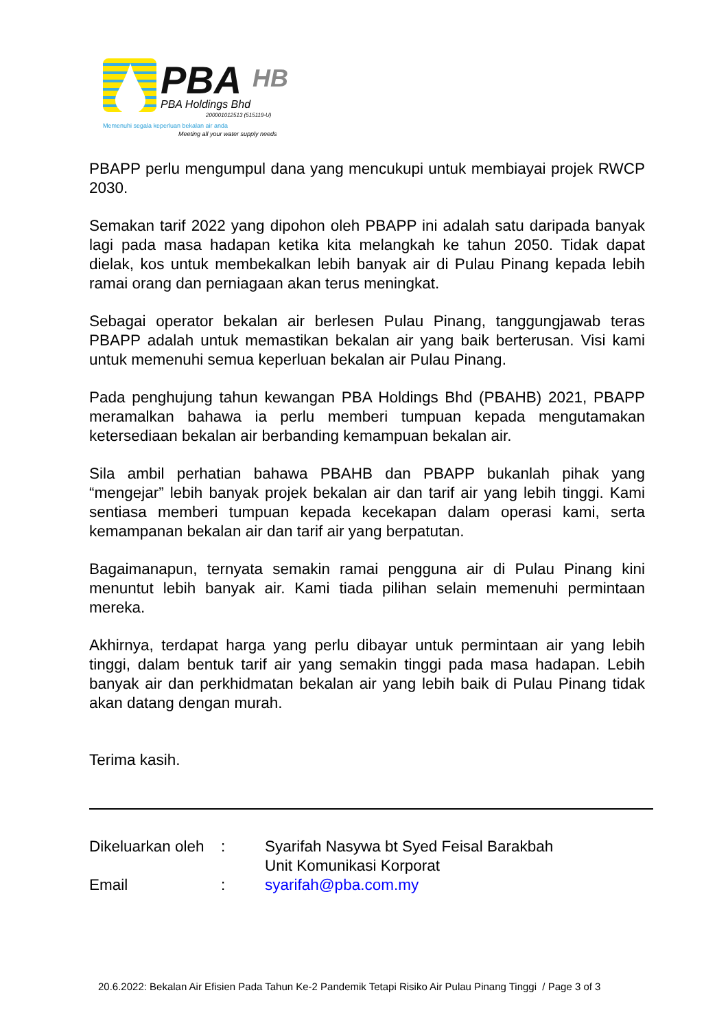PBA
HB
PBA Holdings Bhd
200001012513 (515119-U)
Memenuhi segala keperluan bekalan air anda
Meeting all your water supply needs
PBAPP perlu mengumpul dana yang mencukupi untuk membiayai projek RWCP 2030.
Semakan tarif 2022 yang dipohon oleh PBAPP ini adalah satu daripada banyak lagi pada masa hadapan ketika kita melangkah ke tahun 2050. Tidak dapat dielak, kos untuk membekalkan lebih banyak air di Pulau Pinang kepada lebih ramai orang dan perniagaan akan terus meningkat.
Sebagai operator bekalan air berlesen Pulau Pinang, tanggungjawab teras PBAPP adalah untuk memastikan bekalan air yang baik berterusan. Visi kami untuk memenuhi semua keperluan bekalan air Pulau Pinang.
Pada penghujung tahun kewangan PBA Holdings Bhd (PBAHB) 2021, PBAPP meramalkan bahawa ia perlu memberi tumpuan kepada mengutamakan ketersediaan bekalan air berbanding kemampuan bekalan air.
Sila ambil perhatian bahawa PBAHB dan PBAPP bukanlah pihak yang “mengejar” lebih banyak projek bekalan air dan tarif air yang lebih tinggi. Kami sentiasa memberi tumpuan kepada kecekapan dalam operasi kami, serta kemampanan bekalan air dan tarif air yang berpatutan.
Bagaimanapun, ternyata semakin ramai pengguna air di Pulau Pinang kini menuntut lebih banyak air. Kami tiada pilihan selain memenuhi permintaan mereka.
Akhirnya, terdapat harga yang perlu dibayar untuk permintaan air yang lebih tinggi, dalam bentuk tarif air yang semakin tinggi pada masa hadapan. Lebih banyak air dan perkhidmatan bekalan air yang lebih baik di Pulau Pinang tidak akan datang dengan murah.
Terima kasih.
| Dikeluarkan oleh | : | Syarifah Nasywa bt Syed Feisal Barakbah Unit Komunikasi Korporat |
| Email | : | syarifah@pba.com.my |
20.6.2022: Bekalan Air Efisien Pada Tahun Ke-2 Pandemik Tetapi Risiko Air Pulau Pinang Tinggi / Page 3 of 3